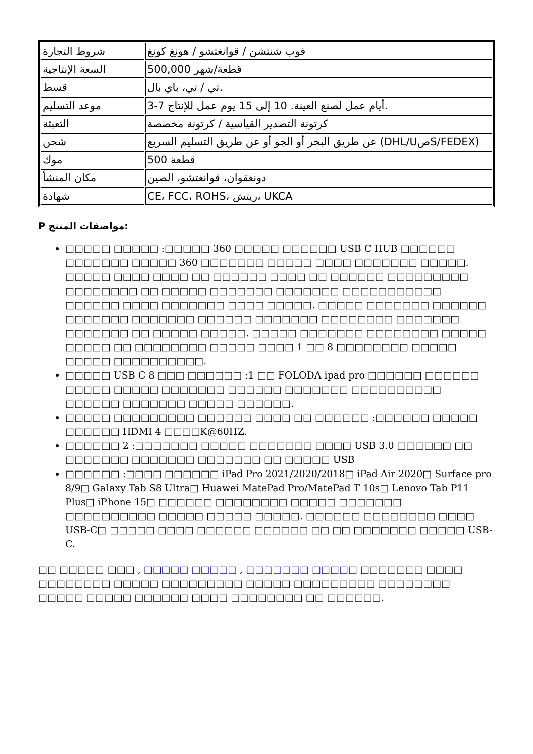| شروط التجارة | فوب شنتشن / قوانغتشو / هونغ كونغ |
| السعة الإنتاجية | 500,000 قطعة/شهر |
| قسط | تي / تي، باي بال. |
| موعد التسليم | 3-7 أيام عمل لصنع العينة. 10 إلى 15 يوم عمل للإنتاج. |
| التعبئة | كرتونة التصدير القياسية / كرتونة مخصصة |
| شحن | عن طريق البحر أو الجو أو عن طريق التسليم السريع (DHL/UصS/FEDEX) |
| موك | 500 قطعة |
| مكان المنشأ | دونغقوان، قوانغتشو، الصين |
| شهادة | CE، FCC، ROHS، ريتش، UKCA |
P مواصفات المنتج:
□□□□□ □□□□□ :□□□□□ 360 □□□□□ □□□□□□ USB C HUB □□□□□□ □□□□□□□ □□□□□ 360 □□□□□□□ □□□□□ □□□□ □□□□□□□ □□□□□. □□□□□ □□□□ □□□□ □□ □□□□□□ □□□□ □□ □□□□□□ □□□□□□□□□ □□□□□□□□ □□ □□□□□ □□□□□□□ □□□□□□□ □□□□□□□□□□□ □□□□□□ □□□□ □□□□□□□ □□□□ □□□□□. □□□□□ □□□□□□□ □□□□□□ □□□□□□□ □□□□□□□ □□□□□□ □□□□□□□ □□□□□□□□ □□□□□□□ □□□□□□□ □□ □□□□□ □□□□□. □□□□□ □□□□□□□ □□□□□□□□ □□□□□ □□□□□ □□ □□□□□□□□ □□□□□ □□□□ 1 □□ 8 □□□□□□□□ □□□□□ □□□□□ □□□□□□□□□□.
□□□□□ USB C 8 □□□ □□□□□□ :1 □□ FOLODA ipad pro □□□□□□ □□□□□□ □□□□□ □□□□□ □□□□□□□ □□□□□□ □□□□□□□ □□□□□□□□□□ □□□□□□ □□□□□□□ □□□□□ □□□□□□.
□□□□□ □□□□□□□□□ □□□□□□ □□□□ □□ □□□□□□ :□□□□□□ □□□□□ □□□□□□ HDMI 4 □□□□K@60HZ.
□□□□□□ 2 :□□□□□□□ □□□□□ □□□□□□□ □□□□ USB 3.0 □□□□□□ □□ □□□□□□□ □□□□□□□ □□□□□□□ □□ □□□□□ USB
□□□□□□ :□□□□ □□□□□□ iPad Pro 2021/2020/2018□ iPad Air 2020□ Surface pro 8/9□ Galaxy Tab S8 Ultra□ Huawei MatePad Pro/MatePad T 10s□ Lenovo Tab P11 Plus□ iPhone 15□ □□□□□□ □□□□□□□□ □□□□□ □□□□□□□ □□□□□□□□□□ □□□□□ □□□□□ □□□□□. □□□□□□ □□□□□□□□ □□□□ USB-C□ □□□□□ □□□□ □□□□□□ □□□□□□ □□ □□ □□□□□□□ □□□□□ USB-C.
□□ □□□□□ □□□ , □□□□□ □□□□□ , □□□□□□□ □□□□□ □□□□□□□ □□□□ □□□□□□□□ □□□□□ □□□□□□□□□ □□□□□ □□□□□□□□□ □□□□□□□□ □□□□□ □□□□□ □□□□□□ □□□□ □□□□□□□□ □□ □□□□□□.